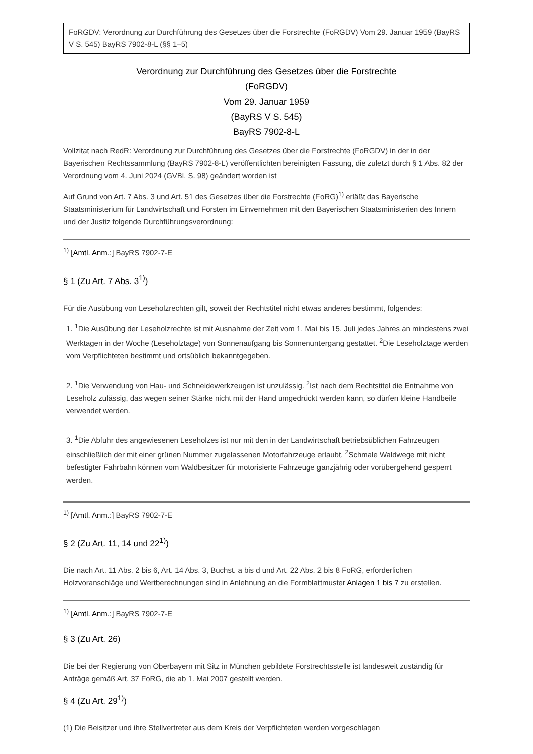FoRGDV: Verordnung zur Durchführung des Gesetzes über die Forstrechte (FoRGDV) Vom 29. Januar 1959 (BayRS V S. 545) BayRS 7902-8-L (§§ 1–5)
Verordnung zur Durchführung des Gesetzes über die Forstrechte
(FoRGDV)
Vom 29. Januar 1959
(BayRS V S. 545)
BayRS 7902-8-L
Vollzitat nach RedR: Verordnung zur Durchführung des Gesetzes über die Forstrechte (FoRGDV) in der in der Bayerischen Rechtssammlung (BayRS 7902-8-L) veröffentlichten bereinigten Fassung, die zuletzt durch § 1 Abs. 82 der Verordnung vom 4. Juni 2024 (GVBl. S. 98) geändert worden ist
Auf Grund von Art. 7 Abs. 3 und Art. 51 des Gesetzes über die Forstrechte (FoRG)<sup>1)</sup> erläßt das Bayerische Staatsministerium für Landwirtschaft und Forsten im Einvernehmen mit den Bayerischen Staatsministerien des Innern und der Justiz folgende Durchführungsverordnung:
<sup>1)</sup> [Amtl. Anm.:] BayRS 7902-7-E
§ 1 (Zu Art. 7 Abs. 3<sup>1)</sup>)
Für die Ausübung von Leseholzrechten gilt, soweit der Rechtstitel nicht etwas anderes bestimmt, folgendes:
1. <sup>1</sup>Die Ausübung der Leseholzrechte ist mit Ausnahme der Zeit vom 1. Mai bis 15. Juli jedes Jahres an mindestens zwei Werktagen in der Woche (Leseholztage) von Sonnenaufgang bis Sonnenuntergang gestattet. <sup>2</sup>Die Leseholztage werden vom Verpflichteten bestimmt und ortsüblich bekanntgegeben.
2. <sup>1</sup>Die Verwendung von Hau- und Schneidewerkzeugen ist unzulässig. <sup>2</sup>Ist nach dem Rechtstitel die Entnahme von Leseholz zulässig, das wegen seiner Stärke nicht mit der Hand umgedrückt werden kann, so dürfen kleine Handbeile verwendet werden.
3. <sup>1</sup>Die Abfuhr des angewiesenen Leseholzes ist nur mit den in der Landwirtschaft betriebsüblichen Fahrzeugen einschließlich der mit einer grünen Nummer zugelassenen Motorfahrzeuge erlaubt. <sup>2</sup>Schmale Waldwege mit nicht befestigter Fahrbahn können vom Waldbesitzer für motorisierte Fahrzeuge ganzjährig oder vorübergehend gesperrt werden.
<sup>1)</sup> [Amtl. Anm.:] BayRS 7902-7-E
§ 2 (Zu Art. 11, 14 und 22<sup>1)</sup>)
Die nach Art. 11 Abs. 2 bis 6, Art. 14 Abs. 3, Buchst. a bis d und Art. 22 Abs. 2 bis 8 FoRG, erforderlichen Holzvoranschläge und Wertberechnungen sind in Anlehnung an die Formblattmuster Anlagen 1 bis 7 zu erstellen.
<sup>1)</sup> [Amtl. Anm.:] BayRS 7902-7-E
§ 3 (Zu Art. 26)
Die bei der Regierung von Oberbayern mit Sitz in München gebildete Forstrechtsstelle ist landesweit zuständig für Anträge gemäß Art. 37 FoRG, die ab 1. Mai 2007 gestellt werden.
§ 4 (Zu Art. 29<sup>1)</sup>)
(1) Die Beisitzer und ihre Stellvertreter aus dem Kreis der Verpflichteten werden vorgeschlagen